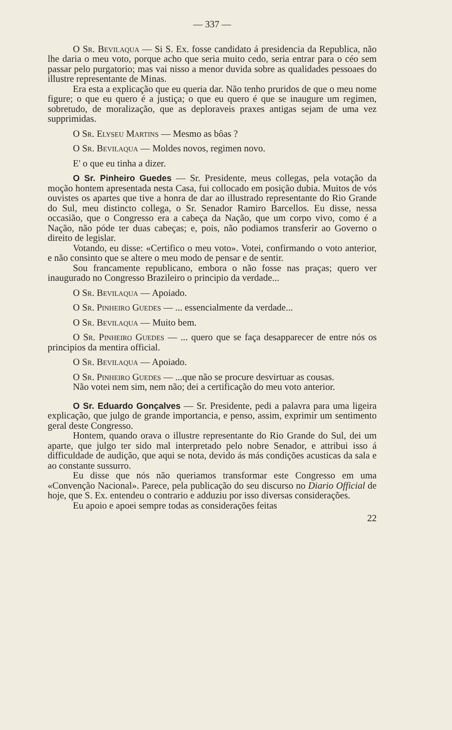— 337 —
O Sr. Bevilaqua — Si S. Ex. fosse candidato á presidencia da Republica, não lhe daria o meu voto, porque acho que seria muito cedo, seria entrar para o céo sem passar pelo purgatorio; mas vai nisso a menor duvida sobre as qualidades pessoaes do illustre representante de Minas.
Era esta a explicação que eu queria dar. Não tenho pruridos de que o meu nome figure; o que eu quero é a justiça; o que eu quero é que se inaugure um regimen, sobretudo, de moralização, que as deploraveis praxes antigas sejam de uma vez supprimidas.
O Sr. Elyseu Martins — Mesmo as bôas ?
O Sr. Bevilaqua — Moldes novos, regimen novo.
E' o que eu tinha a dizer.
O Sr. Pinheiro Guedes — Sr. Presidente, meus collegas, pela votação da moção hontem apresentada nesta Casa, fui collocado em posição dubia. Muitos de vós ouvistes os apartes que tive a honra de dar ao illustrado representante do Rio Grande do Sul, meu distincto collega, o Sr. Senador Ramiro Barcellos. Eu disse, nessa occasião, que o Congresso era a cabeça da Nação, que um corpo vivo, como é a Nação, não póde ter duas cabeças; e, pois, não podiamos transferir ao Governo o direito de legislar.
Votando, eu disse: «Certifico o meu voto». Votei, confirmando o voto anterior, e não consinto que se altere o meu modo de pensar e de sentir.
Sou francamente republicano, embora o não fosse nas praças; quero ver inaugurado no Congresso Brazileiro o principio da verdade...
O Sr. Bevilaqua — Apoiado.
O Sr. Pinheiro Guedes — ... essencialmente da verdade...
O Sr. Bevilaqua — Muito bem.
O Sr. Pinheiro Guedes — ... quero que se faça desapparecer de entre nós os principios da mentira official.
O Sr. Bevilaqua — Apoiado.
O Sr. Pinheiro Guedes — ...que não se procure desvirtuar as cousas.
Não votei nem sim, nem não; dei a certificação do meu voto anterior.
O Sr. Eduardo Gonçalves — Sr. Presidente, pedi a palavra para uma ligeira explicação, que julgo de grande importancia, e penso, assim, exprimir um sentimento geral deste Congresso.
Hontem, quando orava o illustre representante do Rio Grande do Sul, dei um aparte, que julgo ter sido mal interpretado pelo nobre Senador, e attribui isso á difficuldade de audição, que aqui se nota, devido ás más condições acusticas da sala e ao constante sussurro.
Eu disse que nós não queriamos transformar este Congresso em uma «Convenção Nacional». Parece, pela publicação do seu discurso no Diario Official de hoje, que S. Ex. entendeu o contrario e adduziu por isso diversas considerações.
Eu apoio e apoei sempre todas as considerações feitas
22